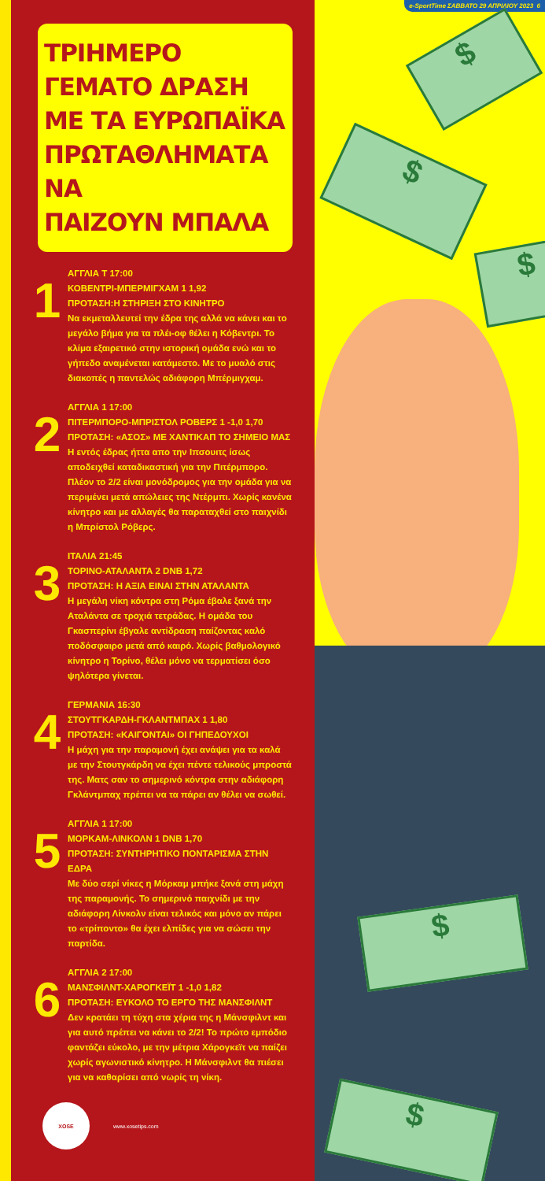ΤΡΙΗΜΕΡΟ
ΓΕΜΑΤΟ ΔΡΑΣΗ
ΜΕ ΤΑ ΕΥΡΩΠΑΪΚΑ
ΠΡΩΤΑΘΛΗΜΑΤΑ ΝΑ
ΠΑΙΖΟΥΝ ΜΠΑΛΑ
1
ΑΓΓΛΙΑ Τ 17:00
ΚΟΒΕΝΤΡΙ-ΜΠΕΡΜΙΓΧΑΜ 1 1,92
ΠΡΟΤΑΣΗ:Η ΣΤΗΡΙΞΗ ΣΤΟ ΚΙΝΗΤΡΟ
Να εκμεταλλευτεί την έδρα της αλλά να κάνει και το μεγάλο βήμα για τα πλέι-οφ θέλει η Κόβεντρι. Το κλίμα εξαιρετικό στην ιστορική ομάδα ενώ και το γήπεδο αναμένεται κατάμεστο. Με το μυαλό στις διακοπές η παντελώς αδιάφορη Μπέρμιγχαμ.
2
ΑΓΓΛΙΑ 1 17:00
ΠΙΤΕΡΜΠΟΡΟ-ΜΠΡΙΣΤΟΛ ΡΟΒΕΡΣ 1 -1,0 1,70
ΠΡΟΤΑΣΗ: «ΑΣΟΣ» ΜΕ ΧΑΝΤΙΚΑΠ ΤΟ ΣΗΜΕΙΟ ΜΑΣ
Η εντός έδρας ήττα απο την Ιπσουιτς ίσως αποδειχθεί καταδικαστική για την Πιτέρμπορο. Πλέον το 2/2 είναι μονόδρομος για την ομάδα για να περιμένει μετά απώλειες της Ντέρμπι. Χωρίς κανένα κίνητρο και με αλλαγές θα παραταχθεί στο παιχνίδι η Μπρίστολ Ρόβερς.
3
ΙΤΑΛΙΑ 21:45
ΤΟΡΙΝΟ-ΑΤΑΛΑΝΤΑ 2 DNB 1,72
ΠΡΟΤΑΣΗ: Η ΑΞΙΑ ΕΙΝΑΙ ΣΤΗΝ ΑΤΑΛΑΝΤΑ
Η μεγάλη νίκη κόντρα στη Ρόμα έβαλε ξανά την Αταλάντα σε τροχιά τετράδας. Η ομάδα του Γκασπερίνι έβγαλε αντίδραση παίζοντας καλό ποδόσφαιρο μετά από καιρό. Χωρίς βαθμολογικό κίνητρο η Τορίνο, θέλει μόνο να τερματίσει όσο ψηλότερα γίνεται.
4
ΓΕΡΜΑΝΙΑ 16:30
ΣΤΟΥΤΓΚΑΡΔΗ-ΓΚΛΑΝΤΜΠΑΧ 1 1,80
ΠΡΟΤΑΣΗ: «ΚΑΙΓΟΝΤΑΙ» ΟΙ ΓΗΠΕΔΟΥΧΟΙ
Η μάχη για την παραμονή έχει ανάψει για τα καλά με την Στουτγκάρδη να έχει πέντε τελικούς μπροστά της. Ματς σαν το σημερινό κόντρα στην αδιάφορη Γκλάντμπαχ πρέπει να τα πάρει αν θέλει να σωθεί.
5
ΑΓΓΛΙΑ 1 17:00
ΜΟΡΚΑΜ-ΛΙΝΚΟΛΝ 1 DNB 1,70
ΠΡΟΤΑΣΗ: ΣΥΝΤΗΡΗΤΙΚΟ ΠΟΝΤΑΡΙΣΜΑ ΣΤΗΝ ΕΔΡΑ
Με δύο σερί νίκες η Μόρκαμ μπήκε ξανά στη μάχη της παραμονής. Το σημερινό παιχνίδι με την αδιάφορη Λίνκολν είναι τελικός και μόνο αν πάρει το «τρίποντο» θα έχει ελπίδες για να σώσει την παρτίδα.
6
ΑΓΓΛΙΑ 2 17:00
ΜΑΝΣΦΙΛΝΤ-ΧΑΡΟΓΚΕΪΤ 1 -1,0 1,82
ΠΡΟΤΑΣΗ: ΕΥΚΟΛΟ ΤΟ ΕΡΓΟ ΤΗΣ ΜΑΝΣΦΙΛΝΤ
Δεν κρατάει τη τύχη στα χέρια της η Μάνσφιλντ και για αυτό πρέπει να κάνει το 2/2! Το πρώτο εμπόδιο φαντάζει εύκολο, με την μέτρια Χάρογκεϊτ να παίζει χωρίς αγωνιστικό κίνητρο. Η Μάνσφιλντ θα πιέσει για να καθαρίσει από νωρίς τη νίκη.
XOSE
www.xosetips.com
e-SportTime ΣΑΒΒΑΤΟ 29 ΑΠΡΙΛΙΟΥ 2023 6
$
$
$
$
$